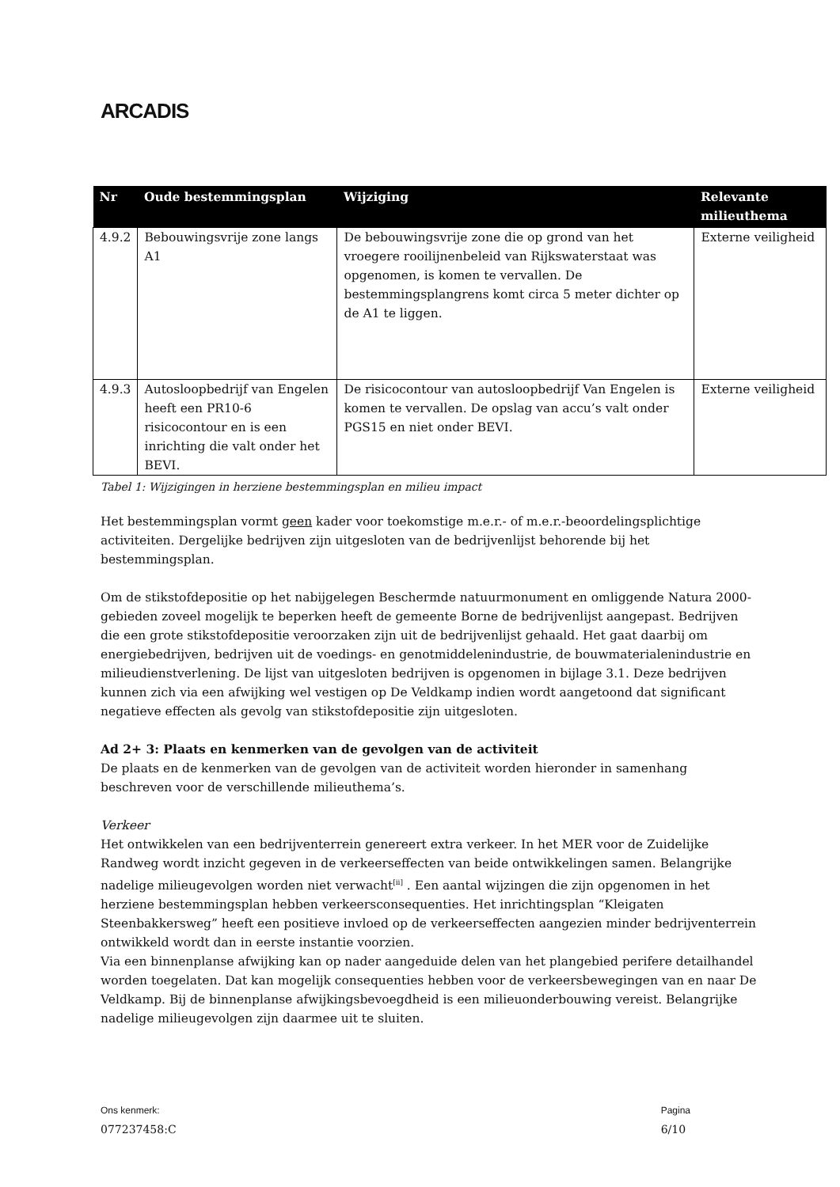ARCADIS
| Nr | Oude bestemmingsplan | Wijziging | Relevante milieuthema |
| --- | --- | --- | --- |
| 4.9.2 | Bebouwingsvrije zone langs A1 | De bebouwingsvrije zone die op grond van het vroegere rooilijnenbeleid van Rijkswaterstaat was opgenomen, is komen te vervallen. De bestemmingsplangrens komt circa 5 meter dichter op de A1 te liggen. | Externe veiligheid |
| 4.9.3 | Autosloopbedrijf van Engelen heeft een PR10-6 risicocontour en is een inrichting die valt onder het BEVI. | De risicocontour van autosloopbedrijf Van Engelen is komen te vervallen. De opslag van accu’s valt onder PGS15 en niet onder BEVI. | Externe veiligheid |
Tabel 1: Wijzigingen in herziene bestemmingsplan en milieu impact
Het bestemmingsplan vormt geen kader voor toekomstige m.e.r.- of m.e.r.-beoordelingsplichtige activiteiten. Dergelijke bedrijven zijn uitgesloten van de bedrijvenlijst behorende bij het bestemmingsplan.
Om de stikstofdepositie op het nabijgelegen Beschermde natuurmonument en omliggende Natura 2000-gebieden zoveel mogelijk te beperken heeft de gemeente Borne de bedrijvenlijst aangepast. Bedrijven die een grote stikstofdepositie veroorzaken zijn uit de bedrijvenlijst gehaald. Het gaat daarbij om energiebedrijven, bedrijven uit de voedings- en genotmiddelenindustrie, de bouwmaterialenindustrie en milieudienstverlening. De lijst van uitgesloten bedrijven is opgenomen in bijlage 3.1. Deze bedrijven kunnen zich via een afwijking wel vestigen op De Veldkamp indien wordt aangetoond dat significant negatieve effecten als gevolg van stikstofdepositie zijn uitgesloten.
Ad 2+ 3: Plaats en kenmerken van de gevolgen van de activiteit
De plaats en de kenmerken van de gevolgen van de activiteit worden hieronder in samenhang beschreven voor de verschillende milieuthema’s.
Verkeer
Het ontwikkelen van een bedrijventerrein genereert extra verkeer. In het MER voor de Zuidelijke Randweg wordt inzicht gegeven in de verkeerseffecten van beide ontwikkelingen samen. Belangrijke nadelige milieugevolgen worden niet verwacht<sup>[ii]</sup> . Een aantal wijzingen die zijn opgenomen in het herziene bestemmingsplan hebben verkeersconsequenties. Het inrichtingsplan “Kleigaten Steenbakkersweg” heeft een positieve invloed op de verkeerseffecten aangezien minder bedrijventerrein ontwikkeld wordt dan in eerste instantie voorzien.
Via een binnenplanse afwijking kan op nader aangeduide delen van het plangebied perifere detailhandel worden toegelaten. Dat kan mogelijk consequenties hebben voor de verkeersbewegingen van en naar De Veldkamp. Bij de binnenplanse afwijkingsbevoegdheid is een milieuonderbouwing vereist. Belangrijke nadelige milieugevolgen zijn daarmee uit te sluiten.
Ons kenmerk:
077237458:C
Pagina
6/10